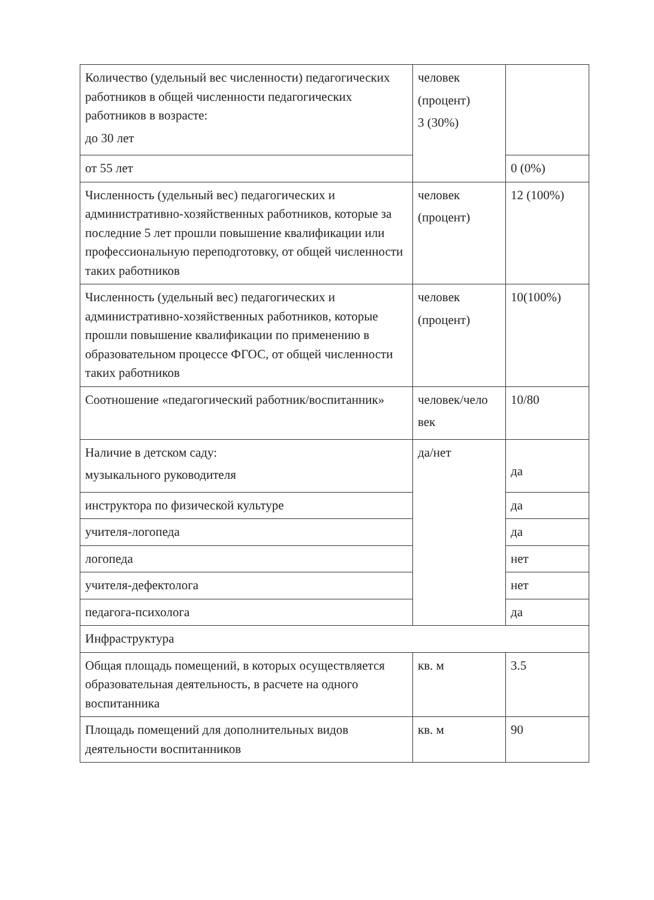| Количество (удельный вес численности) педагогических работников в общей численности педагогических работников в возрасте: до 30 лет | человек (процент) 3 (30%) | |
| от 55 лет | | 0 (0%) |
| Численность (удельный вес) педагогических и административно-хозяйственных работников, которые за последние 5 лет прошли повышение квалификации или профессиональную переподготовку, от общей численности таких работников | человек (процент) | 12 (100%) |
| Численность (удельный вес) педагогических и административно-хозяйственных работников, которые прошли повышение квалификации по применению в образовательном процессе ФГОС, от общей численности таких работников | человек (процент) | 10(100%) |
| Соотношение «педагогический работник/воспитанник» | человек/чело век | 10/80 |
| Наличие в детском саду: музыкального руководителя | да/нет | да |
| инструктора по физической культуре | | да |
| учителя-логопеда | | да |
| логопеда | | нет |
| учителя-дефектолога | | нет |
| педагога-психолога | | да |
| Инфраструктура | | |
| Общая площадь помещений, в которых осуществляется образовательная деятельность, в расчете на одного воспитанника | кв. м | 3.5 |
| Площадь помещений для дополнительных видов деятельности воспитанников | кв. м | 90 |